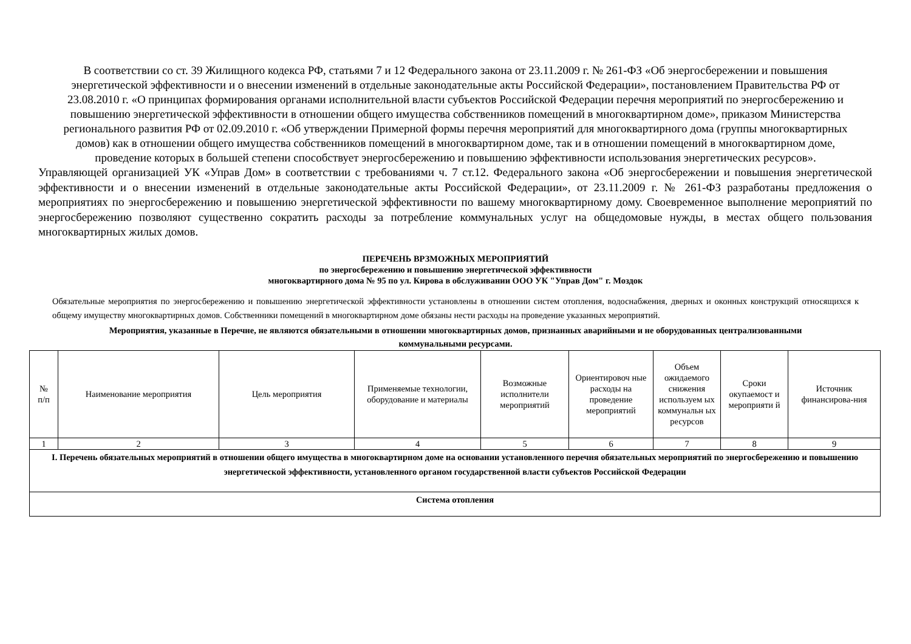В соответствии со ст. 39 Жилищного кодекса РФ, статьями 7 и 12 Федерального закона от 23.11.2009 г. № 261-ФЗ «Об энергосбережении и повышения энергетической эффективности и о внесении изменений в отдельные законодательные акты Российской Федерации», постановлением Правительства РФ от 23.08.2010 г. «О принципах формирования органами исполнительной власти субъектов Российской Федерации перечня мероприятий по энергосбережению и повышению энергетической эффективности в отношении общего имущества собственников помещений в многоквартирном доме», приказом Министерства регионального развития РФ от 02.09.2010 г. «Об утверждении Примерной формы перечня мероприятий для многоквартирного дома (группы многоквартирных домов) как в отношении общего имущества собственников помещений в многоквартирном доме, так и в отношении помещений в многоквартирном доме, проведение которых в большей степени способствует энергосбережению и повышению эффективности использования энергетических ресурсов».
Управляющей организацией УК «Управ Дом» в соответствии с требованиями ч. 7 ст.12. Федерального закона «Об энергосбережении и повышения энергетической эффективности и о внесении изменений в отдельные законодательные акты Российской Федерации», от 23.11.2009 г. № 261-ФЗ разработаны предложения о мероприятиях по энергосбережению и повышению энергетической эффективности по вашему многоквартирному дому. Своевременное выполнение мероприятий по энергосбережению позволяют существенно сократить расходы за потребление коммунальных услуг на общедомовые нужды, в местах общего пользования многоквартирных жилых домов.
ПЕРЕЧЕНЬ ВРЗМОЖНЫХ МЕРОПРИЯТИЙ
по энергосбережению и повышению энергетической эффективности
многоквартирного дома № 95 по ул. Кирова в обслуживании ООО УК "Управ Дом" г. Моздок
Обязательные мероприятия по энергосбережению и повышению энергетической эффективности установлены в отношении систем отопления, водоснабжения, дверных и оконных конструкций относящихся к общему имуществу многоквартирных домов. Собственники помещений в многоквартирном доме обязаны нести расходы на проведение указанных мероприятий.
Мероприятия, указанные в Перечне, не являются обязательными в отношении многоквартирных домов, признанных аварийными и не оборудованных централизованными коммунальными ресурсами.
| № п/п | Наименование мероприятия | Цель мероприятия | Применяемые технологии, оборудование и материалы | Возможные исполнители мероприятий | Ориентировоч ные расходы на проведение мероприятий | Объем ожидаемого снижения используем ых коммунальн ых ресурсов | Сроки окупаемост и мероприяти й | Источник финансирова-ния |
| --- | --- | --- | --- | --- | --- | --- | --- | --- |
| 1 | 2 | 3 | 4 | 5 | 6 | 7 | 8 | 9 |
| I. Перечень обязательных мероприятий в отношении общего имущества в многоквартирном доме на основании установленного перечня обязательных мероприятий по энергосбережению и повышению энергетической эффективности, установленного органом государственной власти субъектов Российской Федерации | | | | | | | | |
| Система отопления | | | | | | | | |